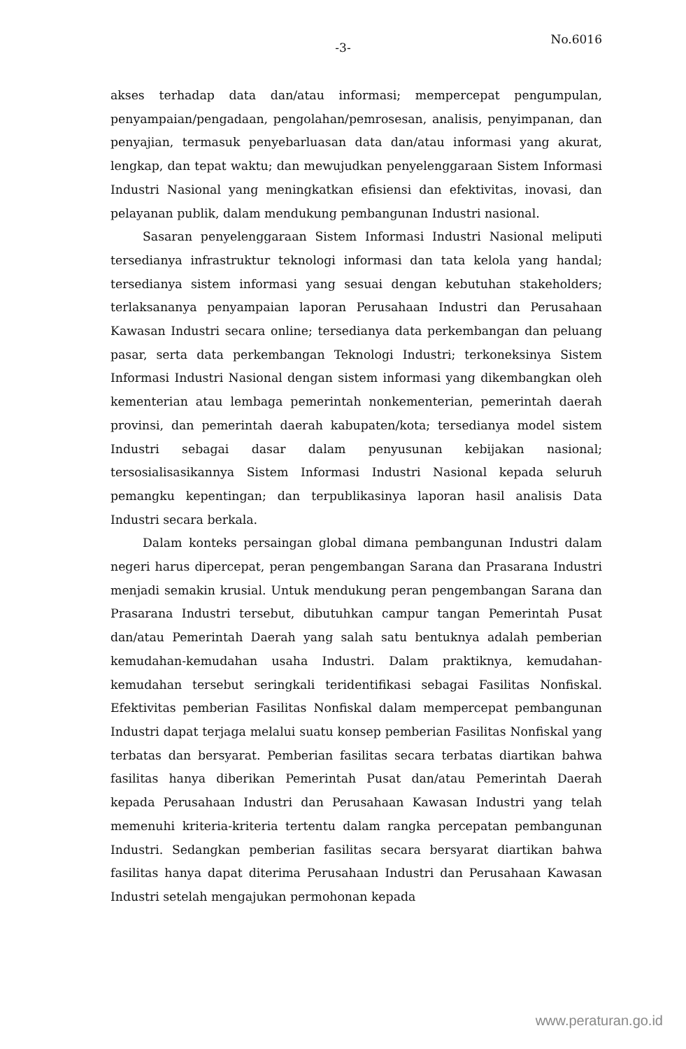-3-
No.6016
akses terhadap data dan/atau informasi; mempercepat pengumpulan, penyampaian/pengadaan, pengolahan/pemrosesan, analisis, penyimpanan, dan penyajian, termasuk penyebarluasan data dan/atau informasi yang akurat, lengkap, dan tepat waktu; dan mewujudkan penyelenggaraan Sistem Informasi Industri Nasional yang meningkatkan efisiensi dan efektivitas, inovasi, dan pelayanan publik, dalam mendukung pembangunan Industri nasional.
Sasaran penyelenggaraan Sistem Informasi Industri Nasional meliputi tersedianya infrastruktur teknologi informasi dan tata kelola yang handal; tersedianya sistem informasi yang sesuai dengan kebutuhan stakeholders; terlaksananya penyampaian laporan Perusahaan Industri dan Perusahaan Kawasan Industri secara online; tersedianya data perkembangan dan peluang pasar, serta data perkembangan Teknologi Industri; terkoneksinya Sistem Informasi Industri Nasional dengan sistem informasi yang dikembangkan oleh kementerian atau lembaga pemerintah nonkementerian, pemerintah daerah provinsi, dan pemerintah daerah kabupaten/kota; tersedianya model sistem Industri sebagai dasar dalam penyusunan kebijakan nasional; tersosialisasikannya Sistem Informasi Industri Nasional kepada seluruh pemangku kepentingan; dan terpublikasinya laporan hasil analisis Data Industri secara berkala.
Dalam konteks persaingan global dimana pembangunan Industri dalam negeri harus dipercepat, peran pengembangan Sarana dan Prasarana Industri menjadi semakin krusial. Untuk mendukung peran pengembangan Sarana dan Prasarana Industri tersebut, dibutuhkan campur tangan Pemerintah Pusat dan/atau Pemerintah Daerah yang salah satu bentuknya adalah pemberian kemudahan-kemudahan usaha Industri. Dalam praktiknya, kemudahan-kemudahan tersebut seringkali teridentifikasi sebagai Fasilitas Nonfiskal. Efektivitas pemberian Fasilitas Nonfiskal dalam mempercepat pembangunan Industri dapat terjaga melalui suatu konsep pemberian Fasilitas Nonfiskal yang terbatas dan bersyarat. Pemberian fasilitas secara terbatas diartikan bahwa fasilitas hanya diberikan Pemerintah Pusat dan/atau Pemerintah Daerah kepada Perusahaan Industri dan Perusahaan Kawasan Industri yang telah memenuhi kriteria-kriteria tertentu dalam rangka percepatan pembangunan Industri. Sedangkan pemberian fasilitas secara bersyarat diartikan bahwa fasilitas hanya dapat diterima Perusahaan Industri dan Perusahaan Kawasan Industri setelah mengajukan permohonan kepada
www.peraturan.go.id